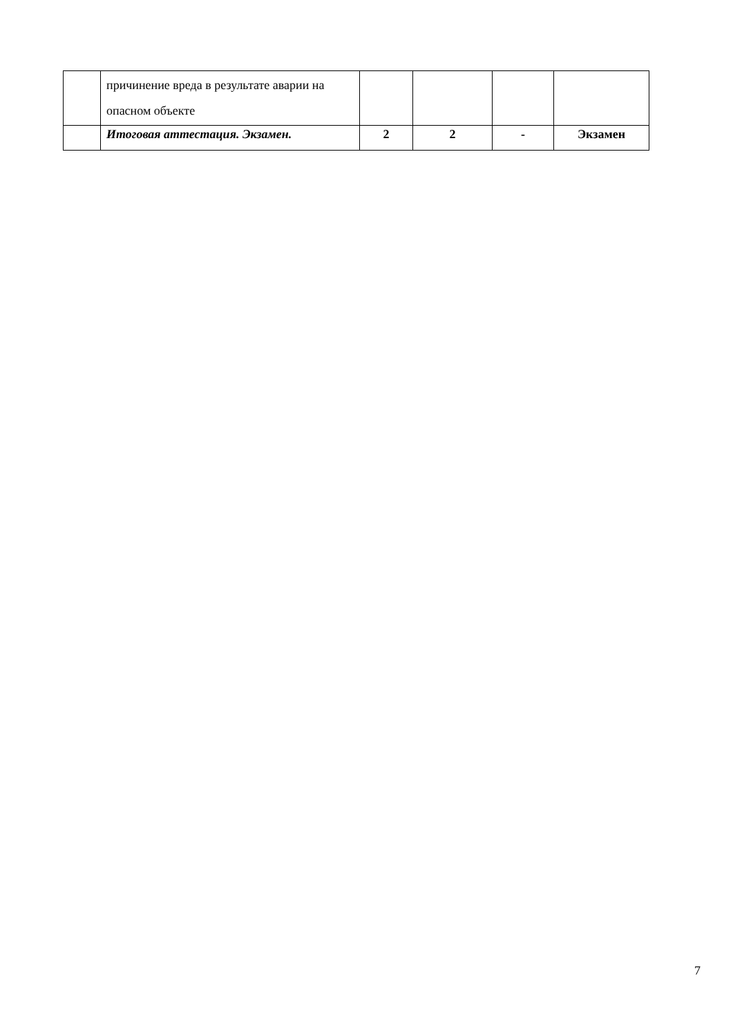| | причинение вреда в результате аварии на опасном объекте | | | | |
| | Итоговая аттестация. Экзамен. | 2 | 2 | - | Экзамен |
7